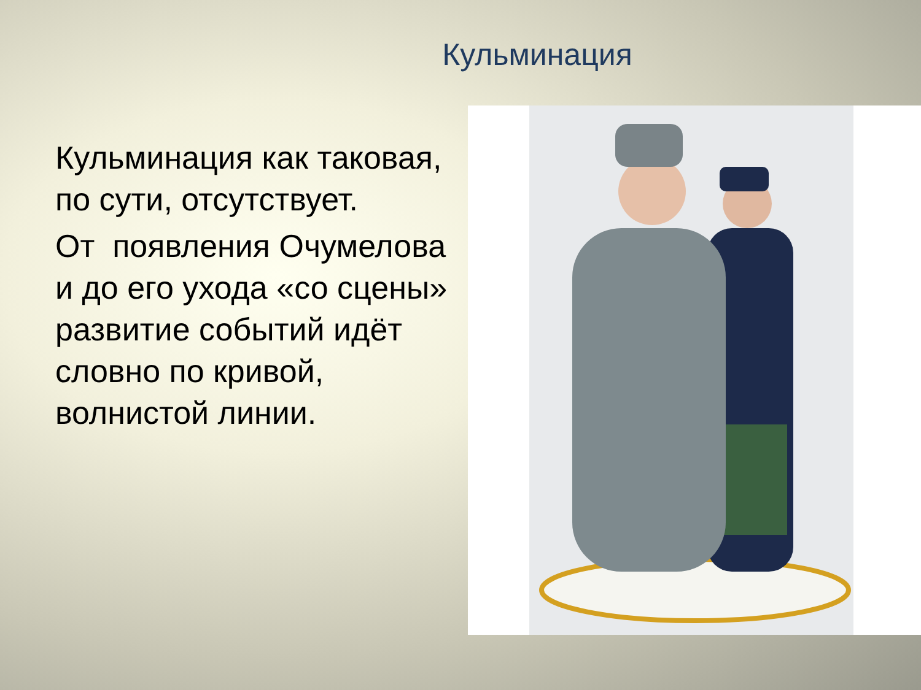Кульминация
Кульминация как таковая, по сути, отсутствует.
От появления Очумелова и до его ухода «со сцены» развитие событий идёт словно по кривой, волнистой линии.